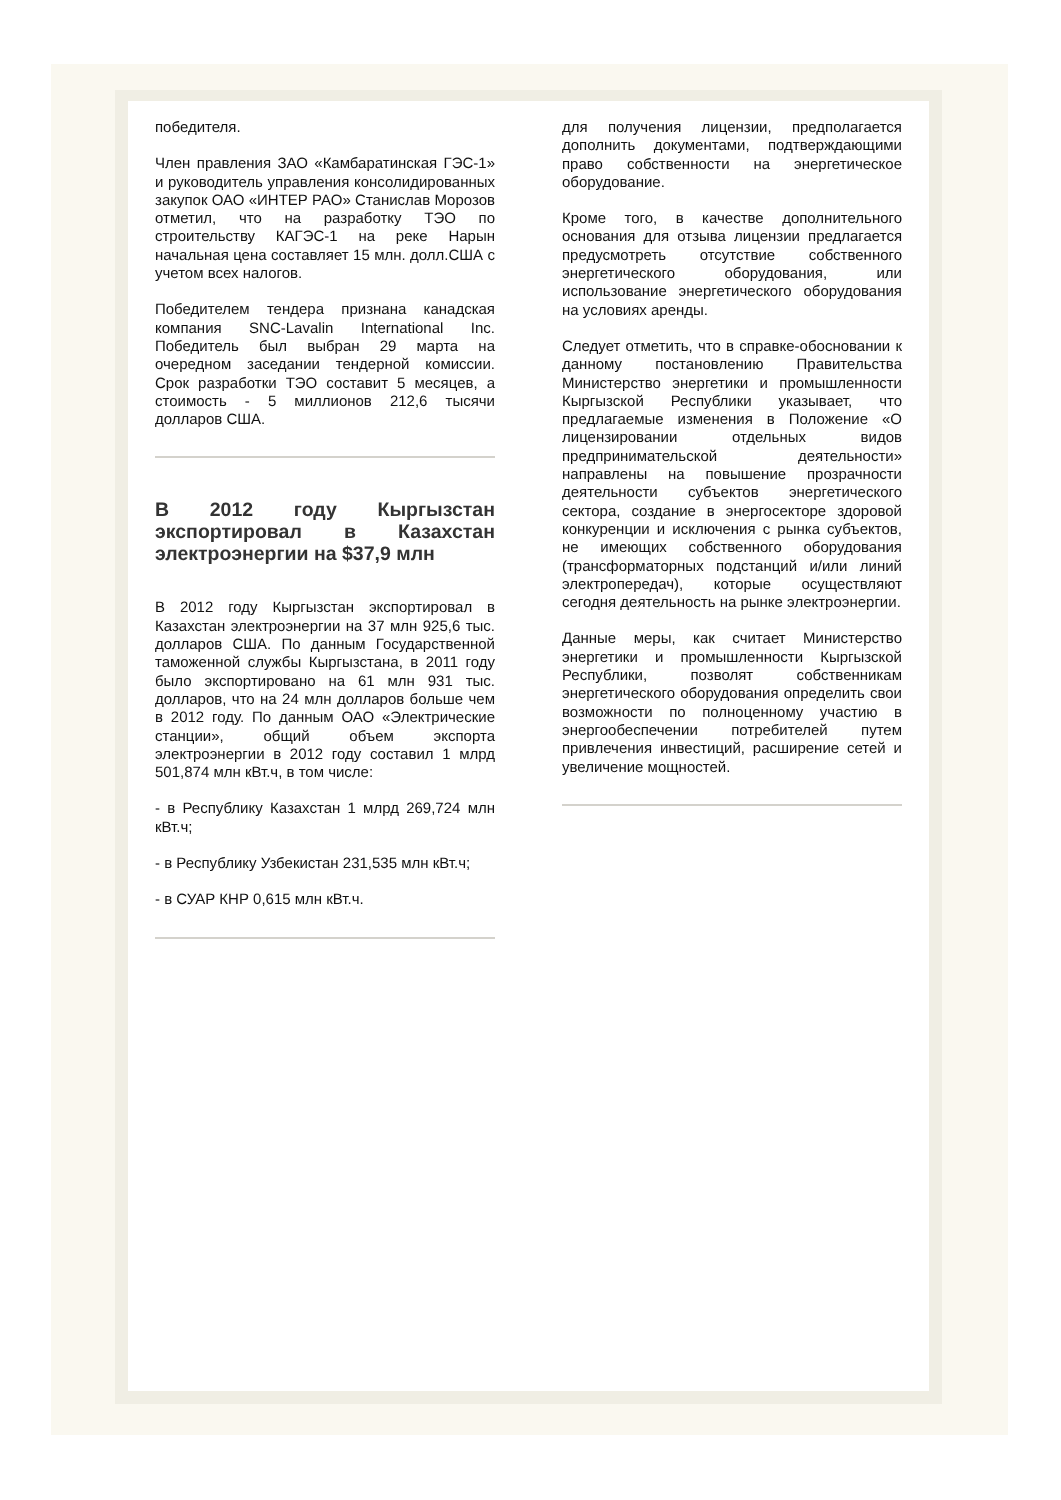победителя.
Член правления ЗАО «Камбаратинская ГЭС-1» и руководитель управления консолидированных закупок ОАО «ИНТЕР РАО» Станислав Морозов отметил, что на разработку ТЭО по строительству КАГЭС-1 на реке Нарын начальная цена составляет 15 млн. долл.США с учетом всех налогов.
Победителем тендера признана канадская компания SNC-Lavalin International Inc. Победитель был выбран 29 марта на очередном заседании тендерной комиссии. Срок разработки ТЭО составит 5 месяцев, а стоимость - 5 миллионов 212,6 тысячи долларов США.
В 2012 году Кыргызстан экспортировал в Казахстан электроэнергии на $37,9 млн
В 2012 году Кыргызстан экспортировал в Казахстан электроэнергии на 37 млн 925,6 тыс. долларов США. По данным Государственной таможенной службы Кыргызстана, в 2011 году было экспортировано на 61 млн 931 тыс. долларов, что на 24 млн долларов больше чем в 2012 году. По данным ОАО «Электрические станции», общий объем экспорта электроэнергии в 2012 году составил 1 млрд 501,874 млн кВт.ч, в том числе:
- в Республику Казахстан 1 млрд 269,724 млн кВт.ч;
- в Республику Узбекистан 231,535 млн кВт.ч;
- в СУАР КНР 0,615 млн кВт.ч.
для получения лицензии, предполагается дополнить документами, подтверждающими право собственности на энергетическое оборудование.
Кроме того, в качестве дополнительного основания для отзыва лицензии предлагается предусмотреть отсутствие собственного энергетического оборудования, или использование энергетического оборудования на условиях аренды.
Следует отметить, что в справке-обосновании к данному постановлению Правительства Министерство энергетики и промышленности Кыргызской Республики указывает, что предлагаемые изменения в Положение «О лицензировании отдельных видов предпринимательской деятельности» направлены на повышение прозрачности деятельности субъектов энергетического сектора, создание в энергосекторе здоровой конкуренции и исключения с рынка субъектов, не имеющих собственного оборудования (трансформаторных подстанций и/или линий электропередач), которые осуществляют сегодня деятельность на рынке электроэнергии.
Данные меры, как считает Министерство энергетики и промышленности Кыргызской Республики, позволят собственникам энергетического оборудования определить свои возможности по полноценному участию в энергообеспечении потребителей путем привлечения инвестиций, расширение сетей и увеличение мощностей.